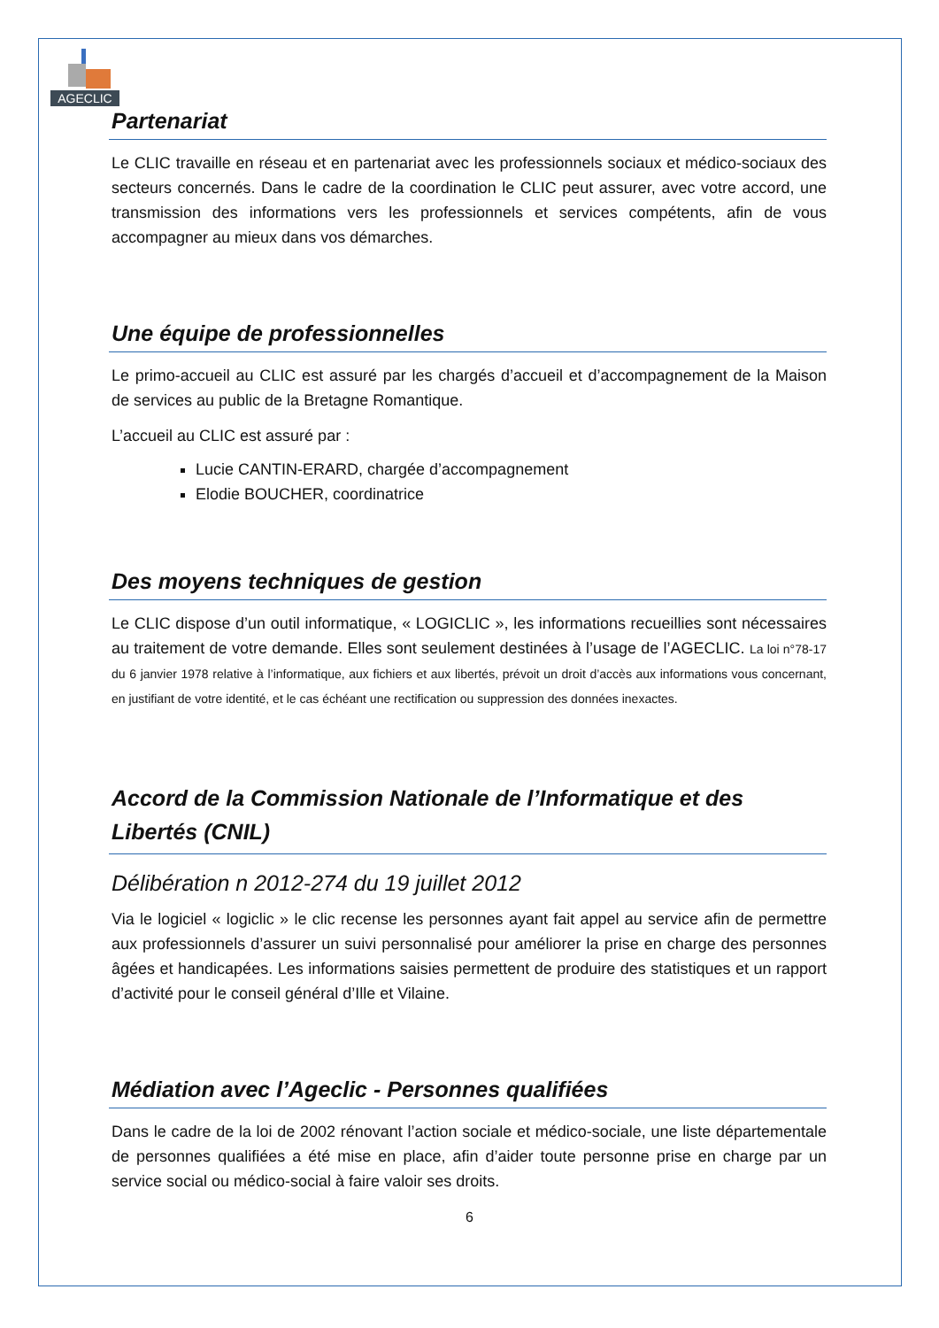AGECLIC
Partenariat
Le CLIC travaille en réseau et en partenariat avec les professionnels sociaux et médico-sociaux des secteurs concernés. Dans le cadre de la coordination le CLIC peut assurer, avec votre accord, une transmission des informations vers les professionnels et services compétents, afin de vous accompagner au mieux dans vos démarches.
Une équipe de professionnelles
Le primo-accueil au CLIC est assuré par les chargés d’accueil et d’accompagnement de la Maison de services au public de la Bretagne Romantique.
L’accueil au CLIC est assuré par :
Lucie CANTIN-ERARD, chargée d’accompagnement
Elodie BOUCHER, coordinatrice
Des moyens techniques de gestion
Le CLIC dispose d’un outil informatique, « LOGICLIC », les informations recueillies sont nécessaires au traitement de votre demande. Elles sont seulement destinées à l’usage de l’AGECLIC. La loi n°78-17 du 6 janvier 1978 relative à l’informatique, aux fichiers et aux libertés, prévoit un droit d’accès aux informations vous concernant, en justifiant de votre identité, et le cas échéant une rectification ou suppression des données inexactes.
Accord de la Commission Nationale de l’Informatique et des Libertés (CNIL)
Délibération n 2012-274 du 19 juillet 2012
Via le logiciel « logiclic » le clic recense les personnes ayant fait appel au service afin de permettre aux professionnels d’assurer un suivi personnalisé pour améliorer la prise en charge des personnes âgées et handicapées. Les informations saisies permettent de produire des statistiques et un rapport d’activité pour le conseil général d’Ille et Vilaine.
Médiation avec l’Ageclic - Personnes qualifiées
Dans le cadre de la loi de 2002 rénovant l’action sociale et médico-sociale, une liste départementale de personnes qualifiées a été mise en place, afin d’aider toute personne prise en charge par un service social ou médico-social à faire valoir ses droits.
6